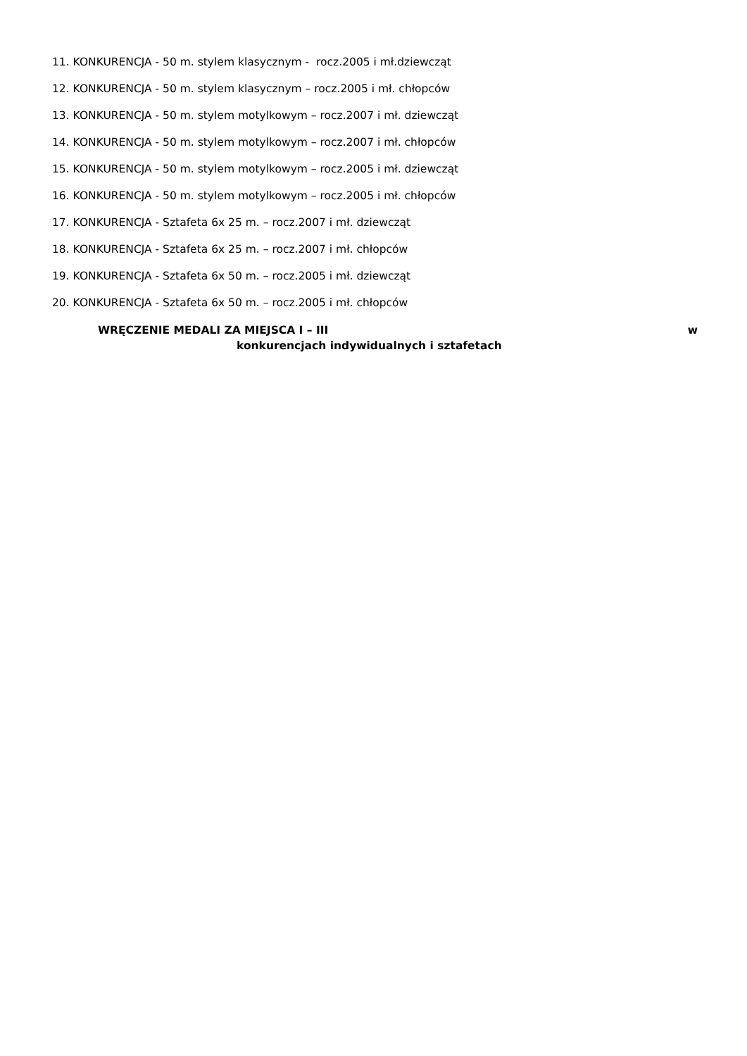11. KONKURENCJA - 50 m. stylem klasycznym - rocz.2005 i mł.dziewcząt
12. KONKURENCJA - 50 m. stylem klasycznym – rocz.2005 i mł. chłopców
13. KONKURENCJA - 50 m. stylem motylkowym – rocz.2007 i mł. dziewcząt
14. KONKURENCJA - 50 m. stylem motylkowym – rocz.2007 i mł. chłopców
15. KONKURENCJA - 50 m. stylem motylkowym – rocz.2005 i mł. dziewcząt
16. KONKURENCJA - 50 m. stylem motylkowym – rocz.2005 i mł. chłopców
17. KONKURENCJA - Sztafeta 6x 25 m. – rocz.2007 i mł. dziewcząt
18. KONKURENCJA - Sztafeta 6x 25 m. – rocz.2007 i mł. chłopców
19. KONKURENCJA - Sztafeta 6x 50 m. – rocz.2005 i mł. dziewcząt
20. KONKURENCJA - Sztafeta 6x 50 m. – rocz.2005 i mł. chłopców
WRĘCZENIE MEDALI ZA MIEJSCA I – III w
konkurencjach indywidualnych i sztafetach